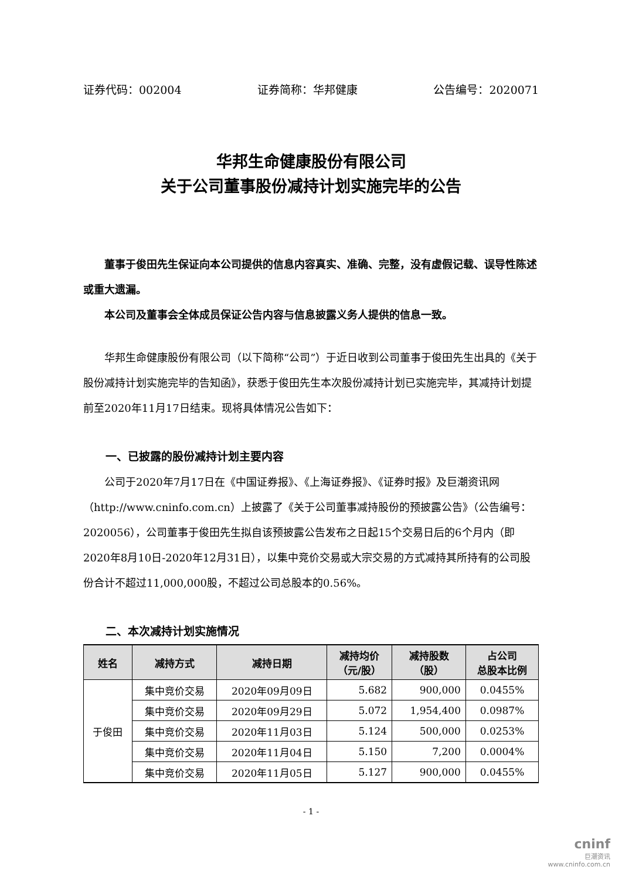证券代码：002004 证券简称：华邦健康 公告编号：2020071
华邦生命健康股份有限公司
关于公司董事股份减持计划实施完毕的公告
董事于俊田先生保证向本公司提供的信息内容真实、准确、完整，没有虚假记载、误导性陈述或重大遗漏。
本公司及董事会全体成员保证公告内容与信息披露义务人提供的信息一致。
华邦生命健康股份有限公司（以下简称“公司”）于近日收到公司董事于俊田先生出具的《关于股份减持计划实施完毕的告知函》，获悉于俊田先生本次股份减持计划已实施完毕，其减持计划提前至2020年11月17日结束。现将具体情况公告如下：
一、已披露的股份减持计划主要内容
公司于2020年7月17日在《中国证券报》、《上海证券报》、《证券时报》及巨潮资讯网（http://www.cninfo.com.cn）上披露了《关于公司董事减持股份的预披露公告》（公告编号：2020056），公司董事于俊田先生拟自该预披露公告发布之日起15个交易日后的6个月内（即2020年8月10日-2020年12月31日），以集中竞价交易或大宗交易的方式减持其所持有的公司股份合计不超过11,000,000股，不超过公司总股本的0.56%。
二、本次减持计划实施情况
| 姓名 | 减持方式 | 减持日期 | 减持均价 （元/股） | 减持股数 （股） | 占公司 总股本比例 |
| --- | --- | --- | --- | --- | --- |
| 于俊田 | 集中竞价交易 | 2020年09月09日 | 5.682 | 900,000 | 0.0455% |
| | 集中竞价交易 | 2020年09月29日 | 5.072 | 1,954,400 | 0.0987% |
| | 集中竞价交易 | 2020年11月03日 | 5.124 | 500,000 | 0.0253% |
| | 集中竞价交易 | 2020年11月04日 | 5.150 | 7,200 | 0.0004% |
| | 集中竞价交易 | 2020年11月05日 | 5.127 | 900,000 | 0.0455% |
- 1 -
cninf
巨潮资讯
www.cninfo.com.cn